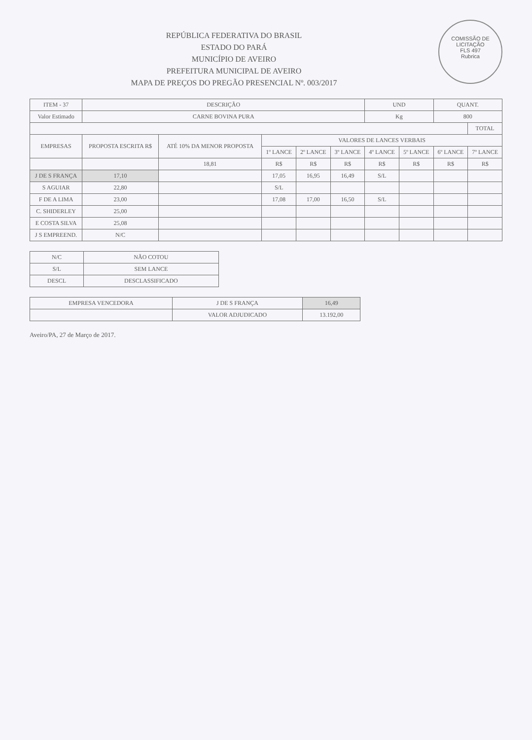COMISSÃO DE LICITAÇÃO
FLS 497
Rubrica
REPÚBLICA FEDERATIVA DO BRASIL
ESTADO DO PARÁ
MUNICÍPIO DE AVEIRO
PREFEITURA MUNICIPAL DE AVEIRO
MAPA DE PREÇOS DO PREGÃO PRESENCIAL Nº. 003/2017
| ITEM - 37 | DESCRIÇÃO | | | | | UND | | QUANT. | |
| --- | --- | --- | --- | --- | --- | --- | --- | --- | --- |
| Valor Estimado | CARNE BOVINA PURA | | | | | Kg | | 800 | |
| | | | | | | | | | TOTAL |
| EMPRESAS | PROPOSTA ESCRITA R$ | ATÉ 10% DA MENOR PROPOSTA | VALORES DE LANCES VERBAIS | | | | | | |
| | | | 1º LANCE | 2º LANCE | 3º LANCE | 4º LANCE | 5º LANCE | 6º LANCE | 7º LANCE |
| | | 18,81 | R$ | R$ | R$ | R$ | R$ | R$ | R$ |
| J DE S FRANÇA | 17,10 | | 17,05 | 16,95 | 16,49 | S/L | | | |
| S AGUIAR | 22,80 | | S/L | | | | | | |
| F DE A LIMA | 23,00 | | 17,08 | 17,00 | 16,50 | S/L | | | |
| C. SHIDERLEY | 25,00 | | | | | | | | |
| E COSTA SILVA | 25,08 | | | | | | | | |
| J S EMPREEND. | N/C | | | | | | | | |
| N/C | NÃO COTOU |
| S/L | SEM LANCE |
| DESCL | DESCLASSIFICADO |
| EMPRESA VENCEDORA | J DE S FRANÇA | 16,49 |
| | VALOR ADJUDICADO | 13.192,00 |
Aveiro/PA, 27 de Março de 2017.